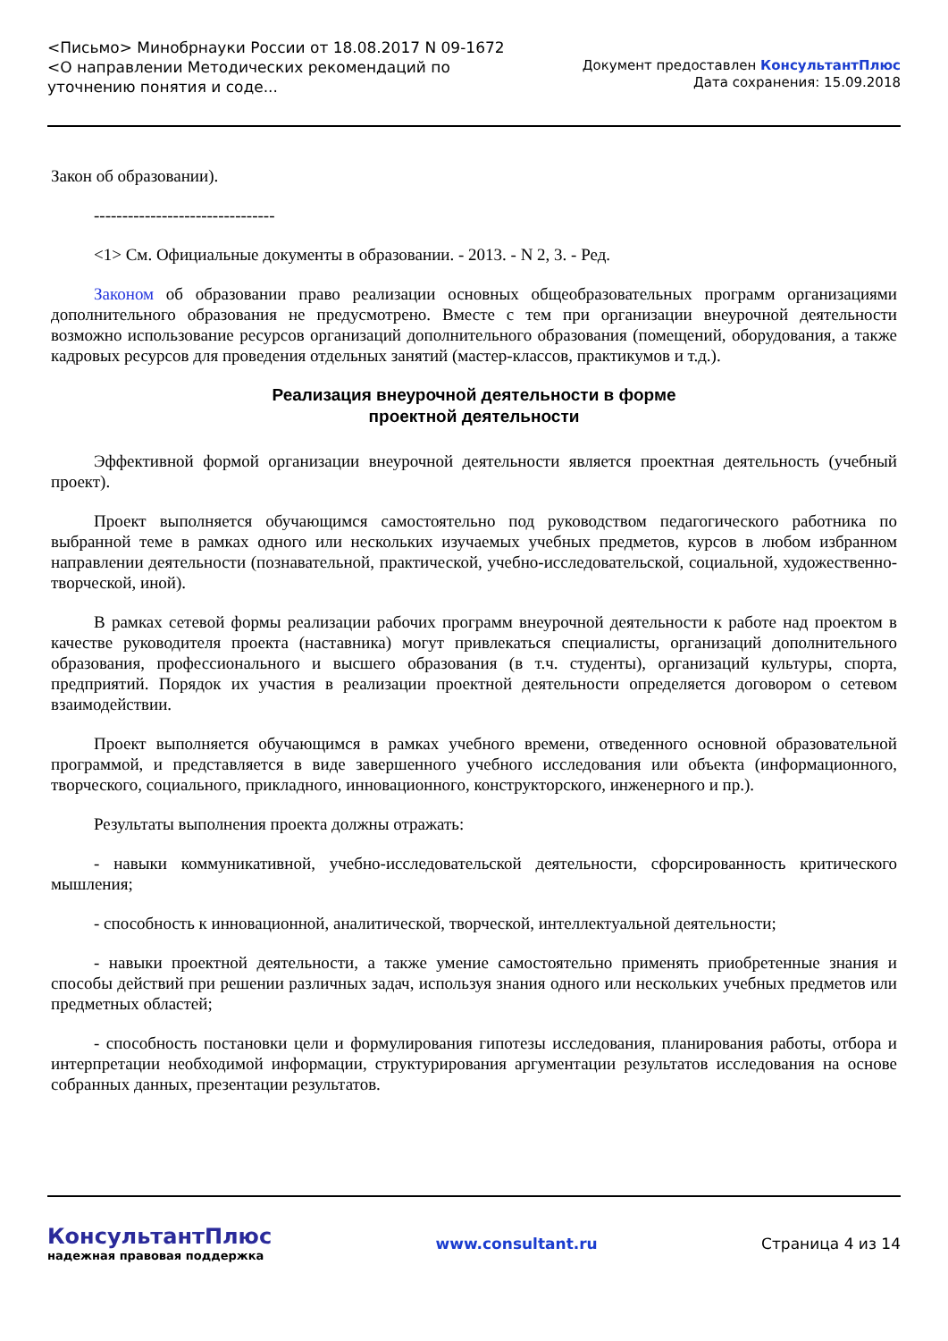<Письмо> Минобрнауки России от 18.08.2017 N 09-1672
<О направлении Методических рекомендаций по уточнению понятия и соде...
Документ предоставлен КонсультантПлюс
Дата сохранения: 15.09.2018
Закон об образовании).
--------------------------------
<1> См. Официальные документы в образовании. - 2013. - N 2, 3. - Ред.
Законом об образовании право реализации основных общеобразовательных программ организациями дополнительного образования не предусмотрено. Вместе с тем при организации внеурочной деятельности возможно использование ресурсов организаций дополнительного образования (помещений, оборудования, а также кадровых ресурсов для проведения отдельных занятий (мастер-классов, практикумов и т.д.).
Реализация внеурочной деятельности в форме
проектной деятельности
Эффективной формой организации внеурочной деятельности является проектная деятельность (учебный проект).
Проект выполняется обучающимся самостоятельно под руководством педагогического работника по выбранной теме в рамках одного или нескольких изучаемых учебных предметов, курсов в любом избранном направлении деятельности (познавательной, практической, учебно-исследовательской, социальной, художественно-творческой, иной).
В рамках сетевой формы реализации рабочих программ внеурочной деятельности к работе над проектом в качестве руководителя проекта (наставника) могут привлекаться специалисты, организаций дополнительного образования, профессионального и высшего образования (в т.ч. студенты), организаций культуры, спорта, предприятий. Порядок их участия в реализации проектной деятельности определяется договором о сетевом взаимодействии.
Проект выполняется обучающимся в рамках учебного времени, отведенного основной образовательной программой, и представляется в виде завершенного учебного исследования или объекта (информационного, творческого, социального, прикладного, инновационного, конструкторского, инженерного и пр.).
Результаты выполнения проекта должны отражать:
- навыки коммуникативной, учебно-исследовательской деятельности, сфорсированность критического мышления;
- способность к инновационной, аналитической, творческой, интеллектуальной деятельности;
- навыки проектной деятельности, а также умение самостоятельно применять приобретенные знания и способы действий при решении различных задач, используя знания одного или нескольких учебных предметов или предметных областей;
- способность постановки цели и формулирования гипотезы исследования, планирования работы, отбора и интерпретации необходимой информации, структурирования аргументации результатов исследования на основе собранных данных, презентации результатов.
КонсультантПлюс
надежная правовая поддержка
www.consultant.ru Страница 4 из 14